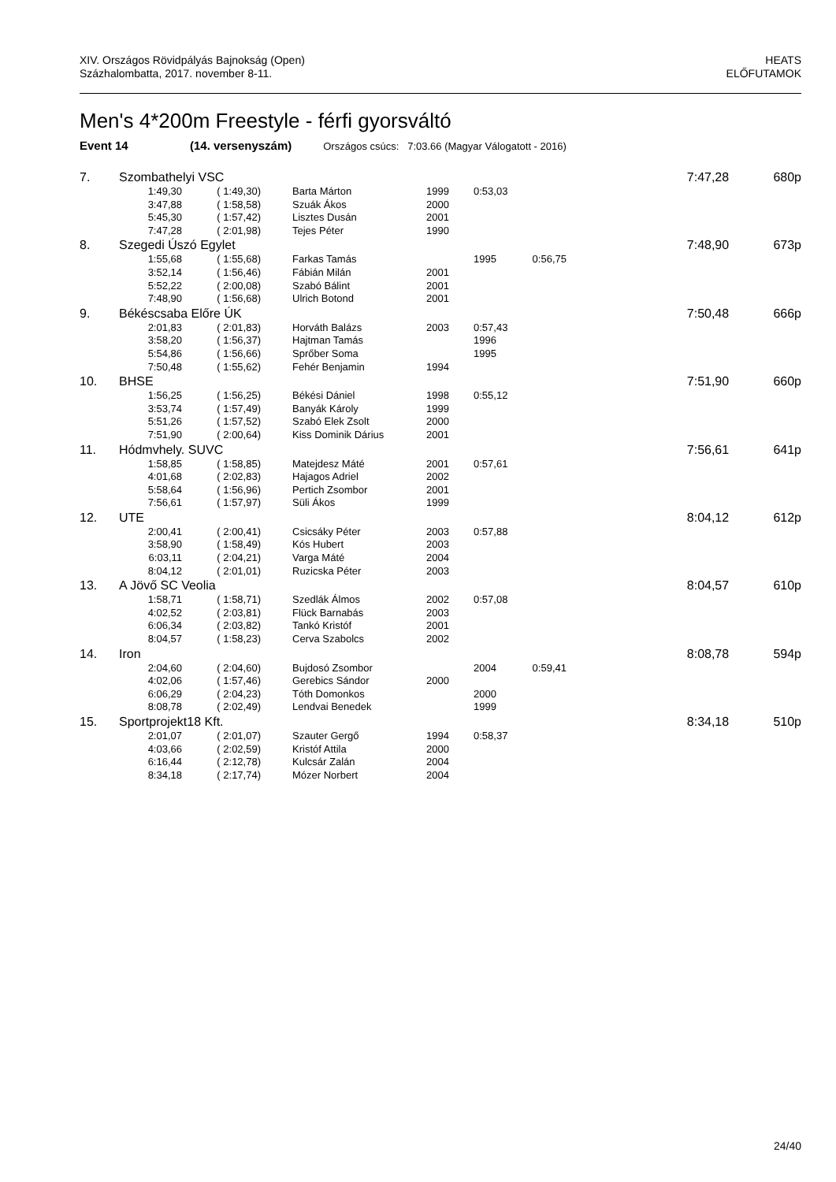XIV. Országos Rövidpályás Bajnokság (Open)
Százhalombatta, 2017. november 8-11.
HEATS
ELŐFUTAMOK
Men's 4*200m Freestyle - férfi gyorsváltó
Event 14 (14. versenyszám) Országos csúcs: 7:03.66 (Magyar Válogatott - 2016)
| 7. | Szombathelyi VSC | | | | | | 7:47,28 | 680p |
| | 1:49,30 | ( 1:49,30) | Barta Márton | 1999 | 0:53,03 | | | |
| | 3:47,88 | ( 1:58,58) | Szuák Ákos | 2000 | | | | |
| | 5:45,30 | ( 1:57,42) | Lisztes Dusán | 2001 | | | | |
| | 7:47,28 | ( 2:01,98) | Tejes Péter | 1990 | | | | |
| 8. | Szegedi Úszó Egylet | | | | | | 7:48,90 | 673p |
| | 1:55,68 | ( 1:55,68) | Farkas Tamás | | 1995 | 0:56,75 | | |
| | 3:52,14 | ( 1:56,46) | Fábián Milán | 2001 | | | | |
| | 5:52,22 | ( 2:00,08) | Szabó Bálint | 2001 | | | | |
| | 7:48,90 | ( 1:56,68) | Ulrich Botond | 2001 | | | | |
| 9. | Békéscsaba Előre ÚK | | | | | | 7:50,48 | 666p |
| | 2:01,83 | ( 2:01,83) | Horváth Balázs | 2003 | 0:57,43 | | | |
| | 3:58,20 | ( 1:56,37) | Hajtman Tamás | | 1996 | | | |
| | 5:54,86 | ( 1:56,66) | Sprőber Soma | | 1995 | | | |
| | 7:50,48 | ( 1:55,62) | Fehér Benjamin | 1994 | | | | |
| 10. | BHSE | | | | | | 7:51,90 | 660p |
| | 1:56,25 | ( 1:56,25) | Békési Dániel | 1998 | 0:55,12 | | | |
| | 3:53,74 | ( 1:57,49) | Banyák Károly | 1999 | | | | |
| | 5:51,26 | ( 1:57,52) | Szabó Elek Zsolt | 2000 | | | | |
| | 7:51,90 | ( 2:00,64) | Kiss Dominik Dárius | 2001 | | | | |
| 11. | Hódmvhely. SUVC | | | | | | 7:56,61 | 641p |
| | 1:58,85 | ( 1:58,85) | Matejdesz Máté | 2001 | 0:57,61 | | | |
| | 4:01,68 | ( 2:02,83) | Hajagos Adriel | 2002 | | | | |
| | 5:58,64 | ( 1:56,96) | Pertich Zsombor | 2001 | | | | |
| | 7:56,61 | ( 1:57,97) | Süli Ákos | 1999 | | | | |
| 12. | UTE | | | | | | 8:04,12 | 612p |
| | 2:00,41 | ( 2:00,41) | Csicsáky Péter | 2003 | 0:57,88 | | | |
| | 3:58,90 | ( 1:58,49) | Kós Hubert | 2003 | | | | |
| | 6:03,11 | ( 2:04,21) | Varga Máté | 2004 | | | | |
| | 8:04,12 | ( 2:01,01) | Ruzicska Péter | 2003 | | | | |
| 13. | A Jövő SC Veolia | | | | | | 8:04,57 | 610p |
| | 1:58,71 | ( 1:58,71) | Szedlák Álmos | 2002 | 0:57,08 | | | |
| | 4:02,52 | ( 2:03,81) | Flück Barnabás | 2003 | | | | |
| | 6:06,34 | ( 2:03,82) | Tankó Kristóf | 2001 | | | | |
| | 8:04,57 | ( 1:58,23) | Cerva Szabolcs | 2002 | | | | |
| 14. | Iron | | | | | | 8:08,78 | 594p |
| | 2:04,60 | ( 2:04,60) | Bujdosó Zsombor | | 2004 | 0:59,41 | | |
| | 4:02,06 | ( 1:57,46) | Gerebics Sándor | 2000 | | | | |
| | 6:06,29 | ( 2:04,23) | Tóth Domonkos | | 2000 | | | |
| | 8:08,78 | ( 2:02,49) | Lendvai Benedek | | 1999 | | | |
| 15. | Sportprojekt18 Kft. | | | | | | 8:34,18 | 510p |
| | 2:01,07 | ( 2:01,07) | Szauter Gergő | 1994 | 0:58,37 | | | |
| | 4:03,66 | ( 2:02,59) | Kristóf Attila | 2000 | | | | |
| | 6:16,44 | ( 2:12,78) | Kulcsár Zalán | 2004 | | | | |
| | 8:34,18 | ( 2:17,74) | Mózer Norbert | 2004 | | | | |
24/40